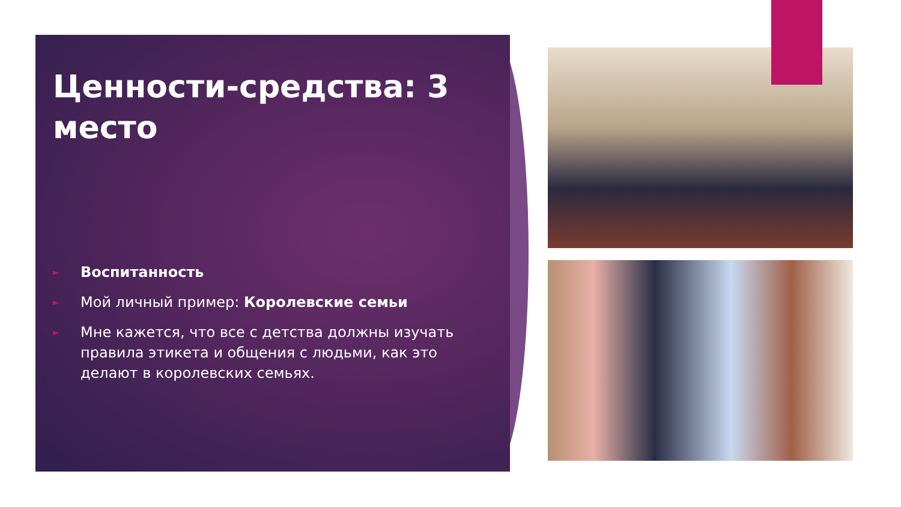Ценности-средства: 3 место
► Воспитанность
► Мой личный пример: Королевские семьи
► Мне кажется, что все с детства должны изучать правила этикета и общения с людьми, как это делают в королевских семьях.